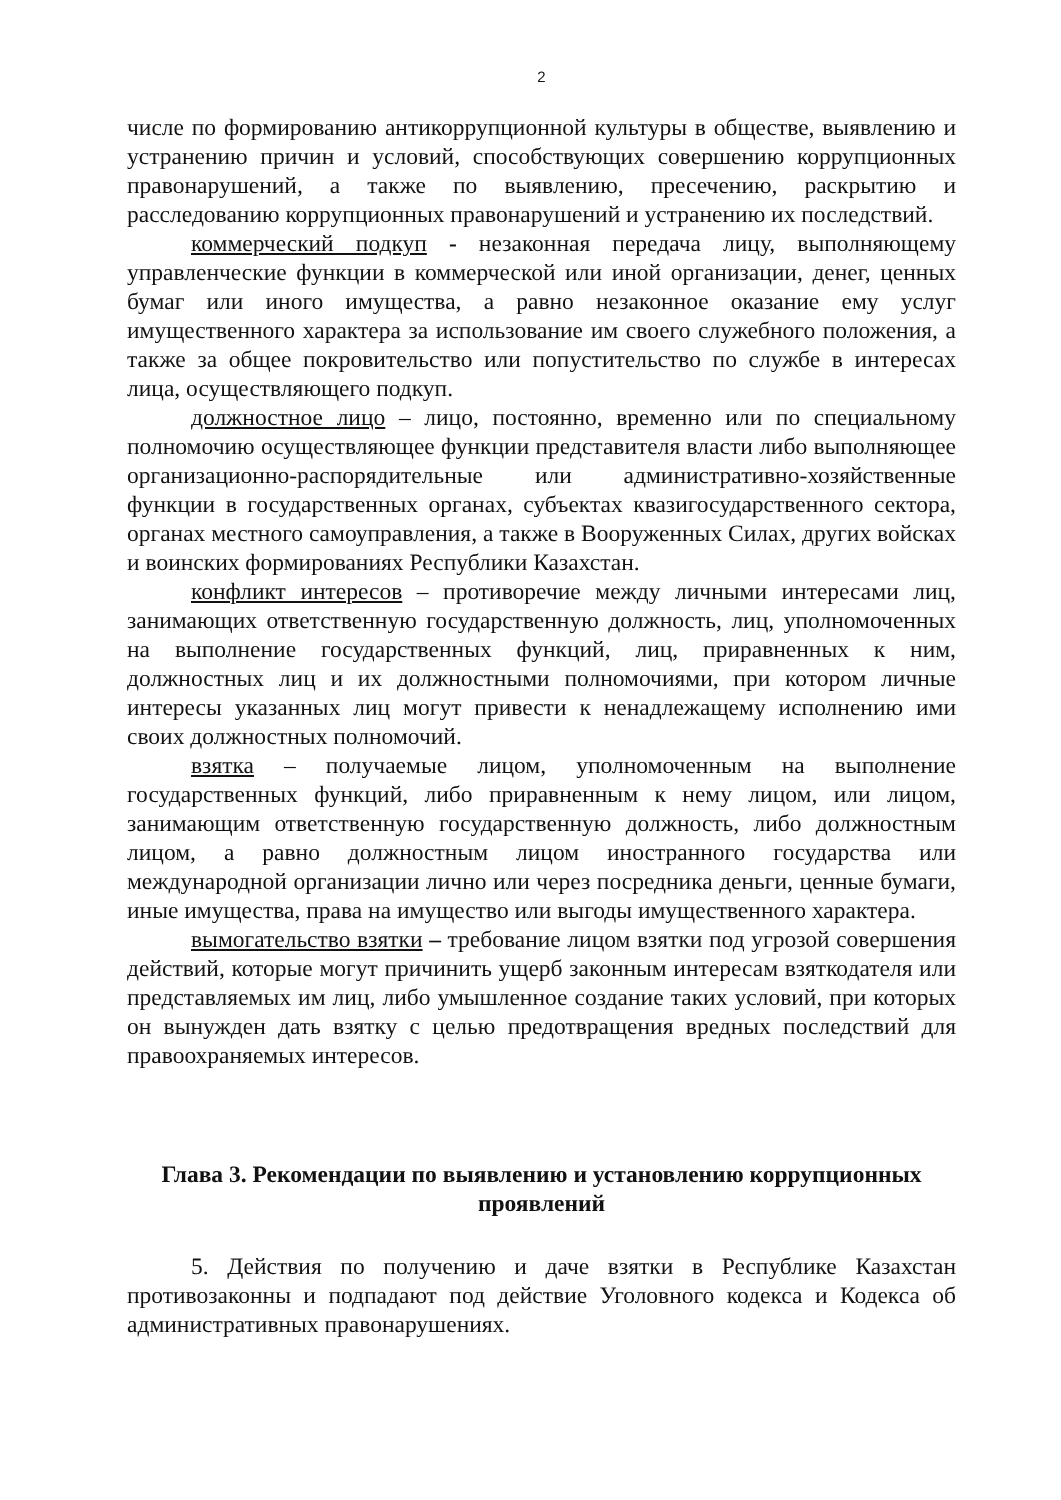2
числе по формированию антикоррупционной культуры в обществе, выявлению и устранению причин и условий, способствующих совершению коррупционных правонарушений, а также по выявлению, пресечению, раскрытию и расследованию коррупционных правонарушений и устранению их последствий.
коммерческий подкуп - незаконная передача лицу, выполняющему управленческие функции в коммерческой или иной организации, денег, ценных бумаг или иного имущества, а равно незаконное оказание ему услуг имущественного характера за использование им своего служебного положения, а также за общее покровительство или попустительство по службе в интересах лица, осуществляющего подкуп.
должностное лицо – лицо, постоянно, временно или по специальному полномочию осуществляющее функции представителя власти либо выполняющее организационно-распорядительные или административно-хозяйственные функции в государственных органах, субъектах квазигосударственного сектора, органах местного самоуправления, а также в Вооруженных Силах, других войсках и воинских формированиях Республики Казахстан.
конфликт интересов – противоречие между личными интересами лиц, занимающих ответственную государственную должность, лиц, уполномоченных на выполнение государственных функций, лиц, приравненных к ним, должностных лиц и их должностными полномочиями, при котором личные интересы указанных лиц могут привести к ненадлежащему исполнению ими своих должностных полномочий.
взятка – получаемые лицом, уполномоченным на выполнение государственных функций, либо приравненным к нему лицом, или лицом, занимающим ответственную государственную должность, либо должностным лицом, а равно должностным лицом иностранного государства или международной организации лично или через посредника деньги, ценные бумаги, иные имущества, права на имущество или выгоды имущественного характера.
вымогательство взятки – требование лицом взятки под угрозой совершения действий, которые могут причинить ущерб законным интересам взяткодателя или представляемых им лиц, либо умышленное создание таких условий, при которых он вынужден дать взятку с целью предотвращения вредных последствий для правоохраняемых интересов.
Глава 3. Рекомендации по выявлению и установлению коррупционных проявлений
5. Действия по получению и даче взятки в Республике Казахстан противозаконны и подпадают под действие Уголовного кодекса и Кодекса об административных правонарушениях.